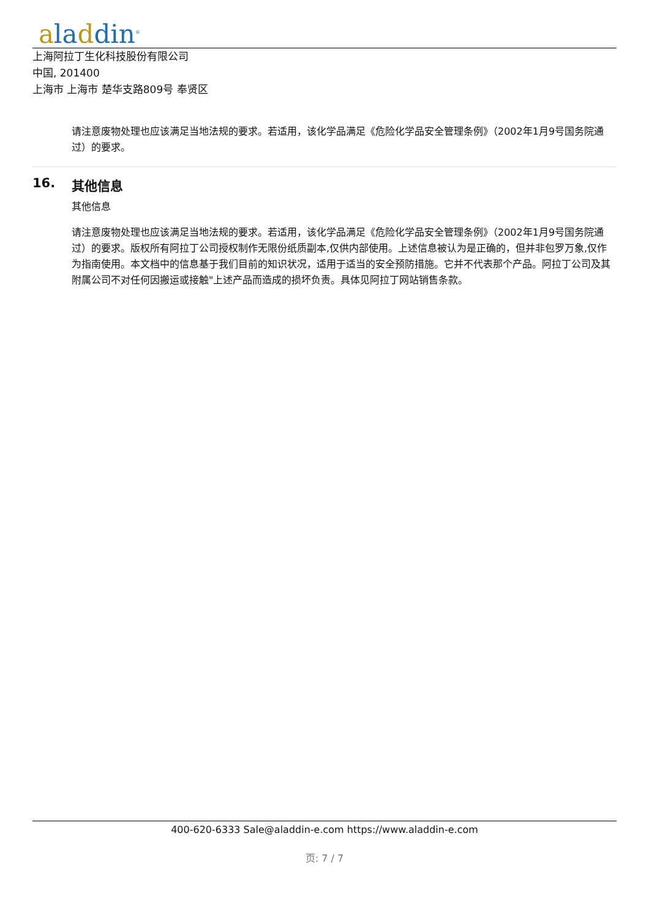aladdin<sup>®</sup>
上海阿拉丁生化科技股份有限公司
中国, 201400
上海市 上海市 楚华支路809号 奉贤区
请注意废物处理也应该满足当地法规的要求。若适用，该化学品满足《危险化学品安全管理条例》（2002年1月9号国务院通过）的要求。
16. 其他信息
其他信息
请注意废物处理也应该满足当地法规的要求。若适用，该化学品满足《危险化学品安全管理条例》（2002年1月9号国务院通过）的要求。版权所有阿拉丁公司授权制作无限份纸质副本,仅供内部使用。上述信息被认为是正确的，但并非包罗万象,仅作为指南使用。本文档中的信息基于我们目前的知识状况，适用于适当的安全预防措施。它并不代表那个产品。阿拉丁公司及其附属公司不对任何因搬运或接触"上述产品而造成的损坏负责。具体见阿拉丁网站销售条款。
400-620-6333 Sale@aladdin-e.com https://www.aladdin-e.com
页: 7 / 7